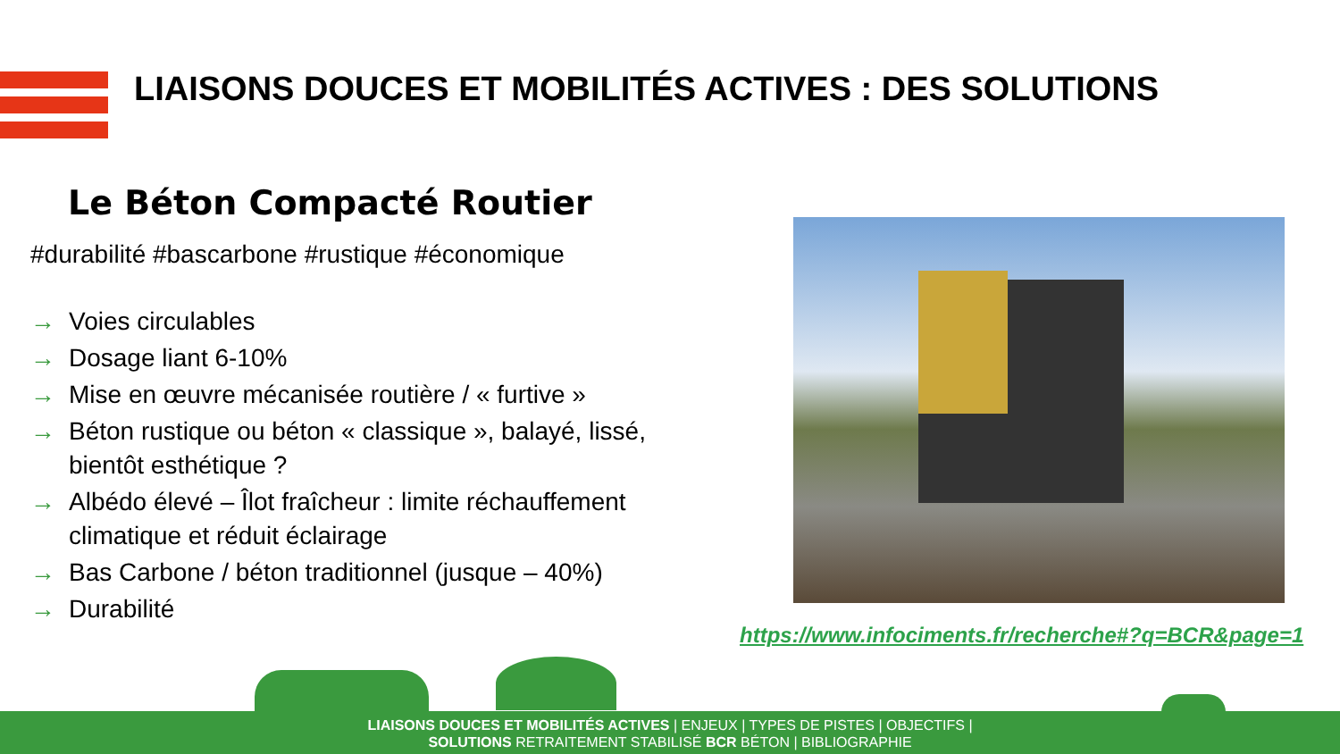LIAISONS DOUCES ET MOBILITÉS ACTIVES : DES SOLUTIONS
Le Béton Compacté Routier
#durabilité #bascarbone #rustique #économique
→ Voies circulables
→ Dosage liant 6-10%
→ Mise en œuvre mécanisée routière / « furtive »
→ Béton rustique ou béton « classique », balayé, lissé, bientôt esthétique ?
→ Albédo élevé – Îlot fraîcheur : limite réchauffement climatique et réduit éclairage
→ Bas Carbone / béton traditionnel (jusque – 40%)
→ Durabilité
https://www.infociments.fr/recherche#?q=BCR&page=1
LIAISONS DOUCES ET MOBILITÉS ACTIVES | ENJEUX | TYPES DE PISTES | OBJECTIFS |
SOLUTIONS RETRAITEMENT STABILISÉ BCR BÉTON | BIBLIOGRAPHIE